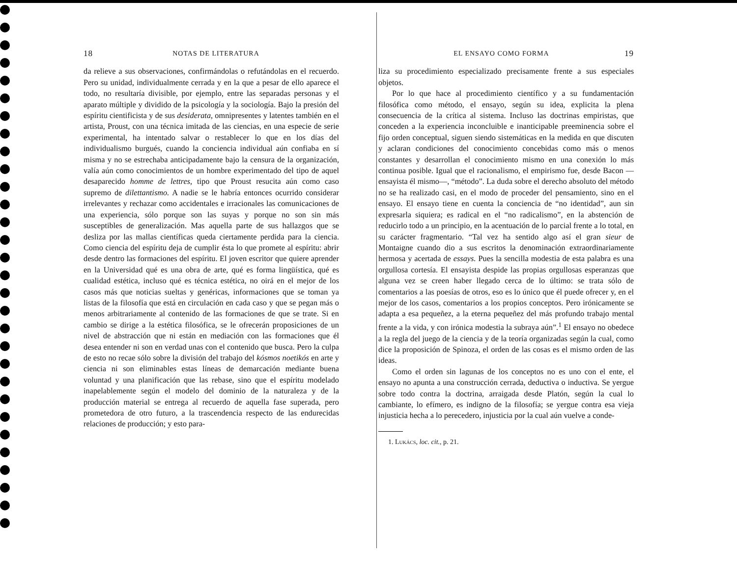18 NOTAS DE LITERATURA
da relieve a sus observaciones, confirmándolas o refutándolas en el recuerdo. Pero su unidad, individualmente cerrada y en la que a pesar de ello aparece el todo, no resultaría divisible, por ejemplo, entre las separadas personas y el aparato múltiple y dividido de la psicología y la sociología. Bajo la presión del espíritu cientificista y de sus desiderata, omnipresentes y latentes también en el artista, Proust, con una técnica imitada de las ciencias, en una especie de serie experimental, ha intentado salvar o restablecer lo que en los días del individualismo burgués, cuando la conciencia individual aún confiaba en sí misma y no se estrechaba anticipadamente bajo la censura de la organización, valía aún como conocimientos de un hombre experimentado del tipo de aquel desaparecido homme de lettres, tipo que Proust resucita aún como caso supremo de dilettantismo. A nadie se le habría entonces ocurrido considerar irrelevantes y rechazar como accidentales e irracionales las comunicaciones de una experiencia, sólo porque son las suyas y porque no son sin más susceptibles de generalización. Mas aquella parte de sus hallazgos que se desliza por las mallas científicas queda ciertamente perdida para la ciencia. Como ciencia del espíritu deja de cumplir ésta lo que promete al espíritu: abrir desde dentro las formaciones del espíritu. El joven escritor que quiere aprender en la Universidad qué es una obra de arte, qué es forma lingüística, qué es cualidad estética, incluso qué es técnica estética, no oirá en el mejor de los casos más que noticias sueltas y genéricas, informaciones que se toman ya listas de la filosofía que está en circulación en cada caso y que se pegan más o menos arbitrariamente al contenido de las formaciones de que se trate. Si en cambio se dirige a la estética filosófica, se le ofrecerán proposiciones de un nivel de abstracción que ni están en mediación con las formaciones que él desea entender ni son en verdad unas con el contenido que busca. Pero la culpa de esto no recae sólo sobre la división del trabajo del kósmos noetikós en arte y ciencia ni son eliminables estas líneas de demarcación mediante buena voluntad y una planificación que las rebase, sino que el espíritu modelado inapelablemente según el modelo del dominio de la naturaleza y de la producción material se entrega al recuerdo de aquella fase superada, pero prometedora de otro futuro, a la trascendencia respecto de las endurecidas relaciones de producción; y esto para-
EL ENSAYO COMO FORMA 19
liza su procedimiento especializado precisamente frente a sus especiales objetos.
Por lo que hace al procedimiento científico y a su fundamentación filosófica como método, el ensayo, según su idea, explicita la plena consecuencia de la crítica al sistema. Incluso las doctrinas empiristas, que conceden a la experiencia inconcluible e inanticipable preeminencia sobre el fijo orden conceptual, siguen siendo sistemáticas en la medida en que discuten y aclaran condiciones del conocimiento concebidas como más o menos constantes y desarrollan el conocimiento mismo en una conexión lo más continua posible. Igual que el racionalismo, el empirismo fue, desde Bacon —ensayista él mismo—, “método”. La duda sobre el derecho absoluto del método no se ha realizado casi, en el modo de proceder del pensamiento, sino en el ensayo. El ensayo tiene en cuenta la conciencia de “no identidad”, aun sin expresarla siquiera; es radical en el “no radicalismo”, en la abstención de reducirlo todo a un principio, en la acentuación de lo parcial frente a lo total, en su carácter fragmentario. “Tal vez ha sentido algo así el gran sieur de Montaigne cuando dio a sus escritos la denominación extraordinariamente hermosa y acertada de essays. Pues la sencilla modestia de esta palabra es una orgullosa cortesía. El ensayista despide las propias orgullosas esperanzas que alguna vez se creen haber llegado cerca de lo último: se trata sólo de comentarios a las poesías de otros, eso es lo único que él puede ofrecer y, en el mejor de los casos, comentarios a los propios conceptos. Pero irónicamente se adapta a esa pequeñez, a la eterna pequeñez del más profundo trabajo mental frente a la vida, y con irónica modestia la subraya aún”.<sup>1</sup> El ensayo no obedece a la regla del juego de la ciencia y de la teoría organizadas según la cual, como dice la proposición de Spinoza, el orden de las cosas es el mismo orden de las ideas.
Como el orden sin lagunas de los conceptos no es uno con el ente, el ensayo no apunta a una construcción cerrada, deductiva o inductiva. Se yergue sobre todo contra la doctrina, arraigada desde Platón, según la cual lo cambiante, lo efímero, es indigno de la filosofía; se yergue contra esa vieja injusticia hecha a lo perecedero, injusticia por la cual aún vuelve a conde-
1. Lukács, loc. cit., p. 21.